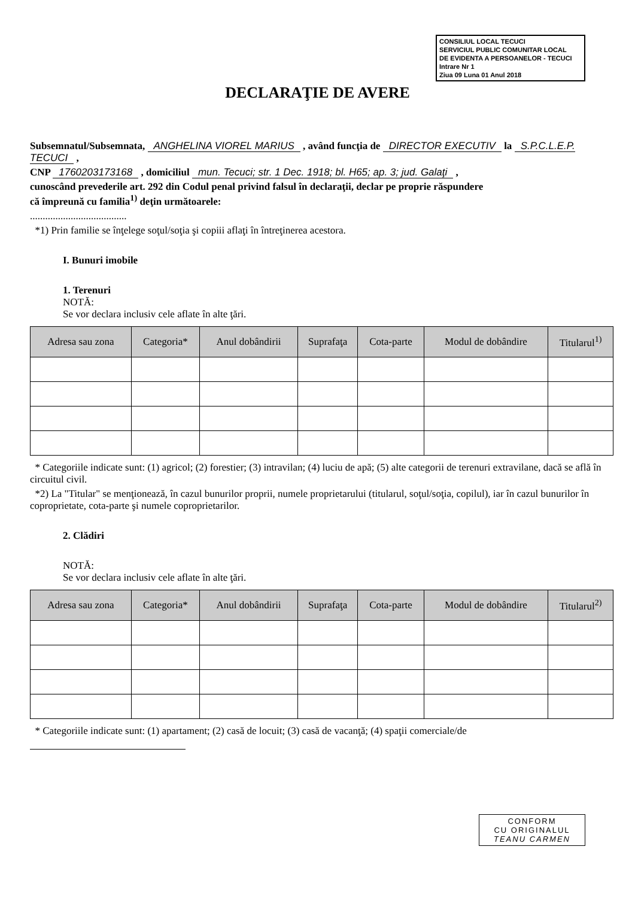CONSILIUL LOCAL TECUCI
SERVICIUL PUBLIC COMUNITAR LOCAL
DE EVIDENTA A PERSOANELOR - TECUCI
Intrare Nr 1
Ziua 09 Luna 01 Anul 2018
DECLARAŢIE DE AVERE
Subsemnatul/Subsemnata, ANGHELINA VIOREL MARIUS , având funcţia de DIRECTOR EXECUTIV la S.P.C.L.E.P. TECUCI ,
CNP 1760203173168 , domiciliul mun. Tecuci; str. 1 Dec. 1918; bl. H65; ap. 3; jud. Galaţi ,
cunoscând prevederile art. 292 din Codul penal privind falsul în declaraţii, declar pe proprie răspundere
că împreună cu familia<sup>1)</sup> deţin următoarele:
......................................
*1) Prin familie se înţelege soţul/soţia şi copiii aflaţi în întreţinerea acestora.
I. Bunuri imobile
1. Terenuri
NOTĂ:
Se vor declara inclusiv cele aflate în alte ţări.
| Adresa sau zona | Categoria* | Anul dobândirii | Suprafaţa | Cota-parte | Modul de dobândire | Titularul<sup>1)</sup> |
| --- | --- | --- | --- | --- | --- | --- |
* Categoriile indicate sunt: (1) agricol; (2) forestier; (3) intravilan; (4) luciu de apă; (5) alte categorii de terenuri extravilane, dacă se află în circuitul civil.
*2) La "Titular" se menţionează, în cazul bunurilor proprii, numele proprietarului (titularul, soţul/soţia, copilul), iar în cazul bunurilor în coproprietate, cota-parte şi numele coproprietarilor.
2. Clădiri
NOTĂ:
Se vor declara inclusiv cele aflate în alte ţări.
| Adresa sau zona | Categoria* | Anul dobândirii | Suprafaţa | Cota-parte | Modul de dobândire | Titularul<sup>2)</sup> |
| --- | --- | --- | --- | --- | --- | --- |
* Categoriile indicate sunt: (1) apartament; (2) casă de locuit; (3) casă de vacanţă; (4) spaţii comerciale/de
CONFORM
CU ORIGINALUL
TEANU CARMEN